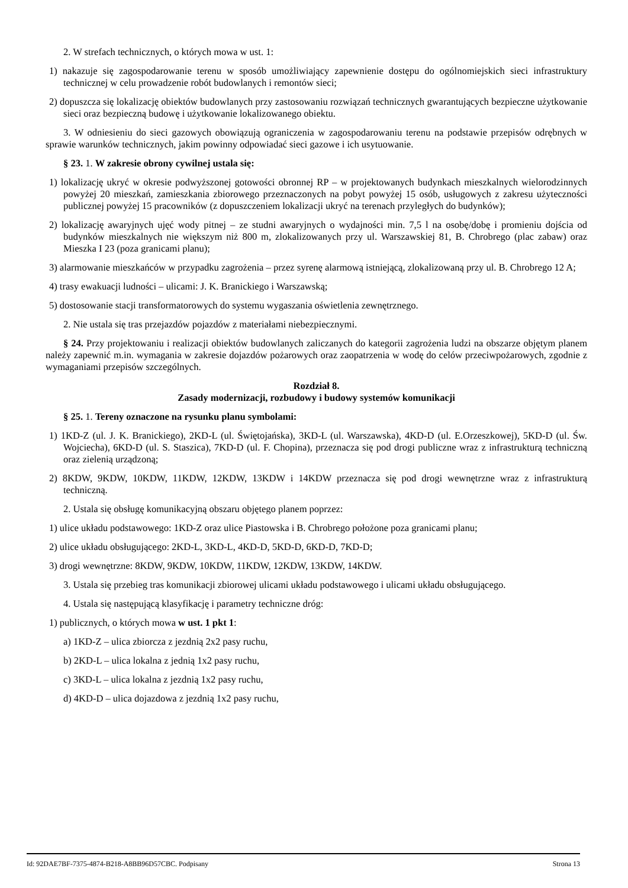2. W strefach technicznych, o których mowa w ust. 1:
1) nakazuje się zagospodarowanie terenu w sposób umożliwiający zapewnienie dostępu do ogólnomiejskich sieci infrastruktury technicznej w celu prowadzenie robót budowlanych i remontów sieci;
2) dopuszcza się lokalizację obiektów budowlanych przy zastosowaniu rozwiązań technicznych gwarantujących bezpieczne użytkowanie sieci oraz bezpieczną budowę i użytkowanie lokalizowanego obiektu.
3. W odniesieniu do sieci gazowych obowiązują ograniczenia w zagospodarowaniu terenu na podstawie przepisów odrębnych w sprawie warunków technicznych, jakim powinny odpowiadać sieci gazowe i ich usytuowanie.
§ 23. 1. W zakresie obrony cywilnej ustala się:
1) lokalizację ukryć w okresie podwyższonej gotowości obronnej RP – w projektowanych budynkach mieszkalnych wielorodzinnych powyżej 20 mieszkań, zamieszkania zbiorowego przeznaczonych na pobyt powyżej 15 osób, usługowych z zakresu użyteczności publicznej powyżej 15 pracowników (z dopuszczeniem lokalizacji ukryć na terenach przyległych do budynków);
2) lokalizację awaryjnych ujęć wody pitnej – ze studni awaryjnych o wydajności min. 7,5 l na osobę/dobę i promieniu dojścia od budynków mieszkalnych nie większym niż 800 m, zlokalizowanych przy ul. Warszawskiej 81, B. Chrobrego (plac zabaw) oraz Mieszka I 23 (poza granicami planu);
3) alarmowanie mieszkańców w przypadku zagrożenia – przez syrenę alarmową istniejącą, zlokalizowaną przy ul. B. Chrobrego 12 A;
4) trasy ewakuacji ludności – ulicami: J. K. Branickiego i Warszawską;
5) dostosowanie stacji transformatorowych do systemu wygaszania oświetlenia zewnętrznego.
2. Nie ustala się tras przejazdów pojazdów z materiałami niebezpiecznymi.
§ 24. Przy projektowaniu i realizacji obiektów budowlanych zaliczanych do kategorii zagrożenia ludzi na obszarze objętym planem należy zapewnić m.in. wymagania w zakresie dojazdów pożarowych oraz zaopatrzenia w wodę do celów przeciwpożarowych, zgodnie z wymaganiami przepisów szczególnych.
Rozdział 8.
Zasady modernizacji, rozbudowy i budowy systemów komunikacji
§ 25. 1. Tereny oznaczone na rysunku planu symbolami:
1) 1KD-Z (ul. J. K. Branickiego), 2KD-L (ul. Świętojańska), 3KD-L (ul. Warszawska), 4KD-D (ul. E.Orzeszkowej), 5KD-D (ul. Św. Wojciecha), 6KD-D (ul. S. Staszica), 7KD-D (ul. F. Chopina), przeznacza się pod drogi publiczne wraz z infrastrukturą techniczną oraz zielenią urządzoną;
2) 8KDW, 9KDW, 10KDW, 11KDW, 12KDW, 13KDW i 14KDW przeznacza się pod drogi wewnętrzne wraz z infrastrukturą techniczną.
2. Ustala się obsługę komunikacyjną obszaru objętego planem poprzez:
1) ulice układu podstawowego: 1KD-Z oraz ulice Piastowska i B. Chrobrego położone poza granicami planu;
2) ulice układu obsługującego: 2KD-L, 3KD-L, 4KD-D, 5KD-D, 6KD-D, 7KD-D;
3) drogi wewnętrzne: 8KDW, 9KDW, 10KDW, 11KDW, 12KDW, 13KDW, 14KDW.
3. Ustala się przebieg tras komunikacji zbiorowej ulicami układu podstawowego i ulicami układu obsługującego.
4. Ustala się następującą klasyfikację i parametry techniczne dróg:
1) publicznych, o których mowa w ust. 1 pkt 1:
a) 1KD-Z – ulica zbiorcza z jezdnią 2x2 pasy ruchu,
b) 2KD-L – ulica lokalna z jednią 1x2 pasy ruchu,
c) 3KD-L – ulica lokalna z jezdnią 1x2 pasy ruchu,
d) 4KD-D – ulica dojazdowa z jezdnią 1x2 pasy ruchu,
Id: 92DAE7BF-7375-4874-B218-A8BB96D57CBC. Podpisany Strona 13